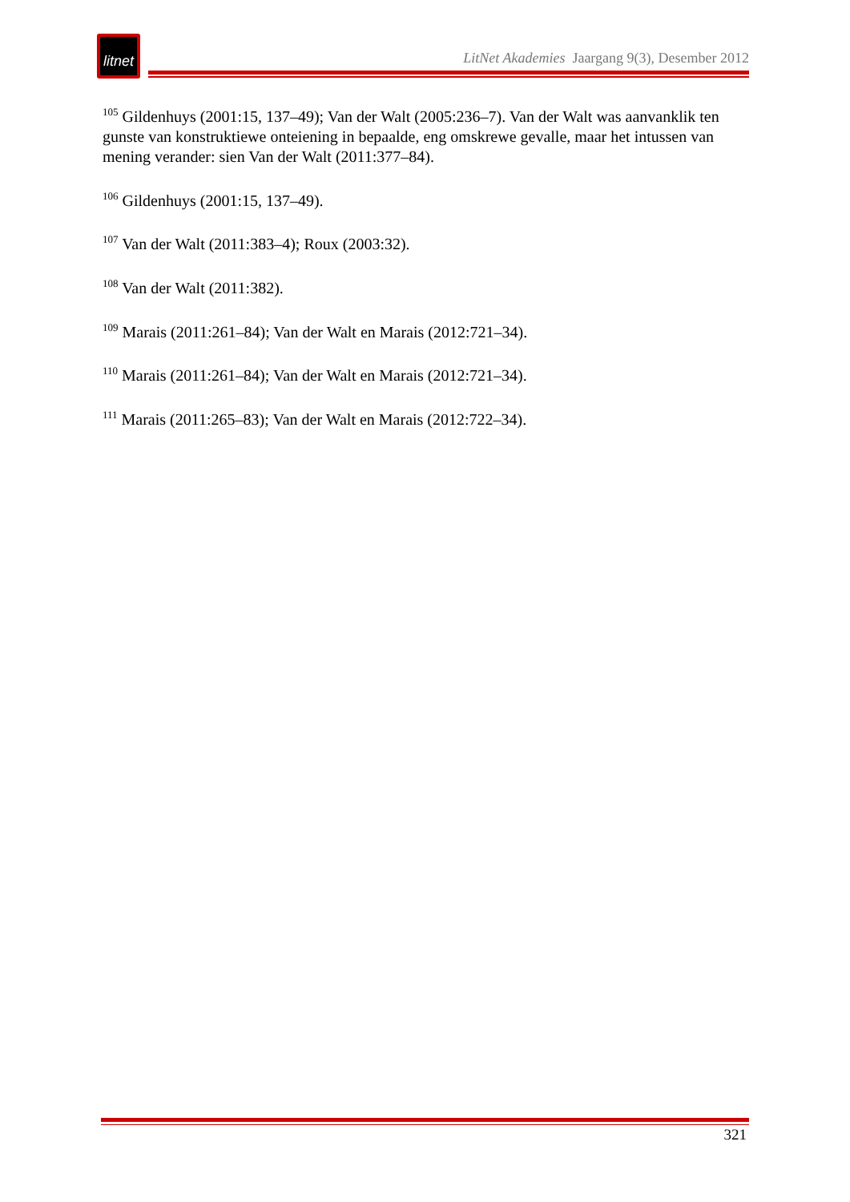litnet
LitNet Akademies Jaargang 9(3), Desember 2012
<sup>105</sup> Gildenhuys (2001:15, 137–49); Van der Walt (2005:236–7). Van der Walt was aanvanklik ten gunste van konstruktiewe onteiening in bepaalde, eng omskrewe gevalle, maar het intussen van mening verander: sien Van der Walt (2011:377–84).
<sup>106</sup> Gildenhuys (2001:15, 137–49).
<sup>107</sup> Van der Walt (2011:383–4); Roux (2003:32).
<sup>108</sup> Van der Walt (2011:382).
<sup>109</sup> Marais (2011:261–84); Van der Walt en Marais (2012:721–34).
<sup>110</sup> Marais (2011:261–84); Van der Walt en Marais (2012:721–34).
<sup>111</sup> Marais (2011:265–83); Van der Walt en Marais (2012:722–34).
321